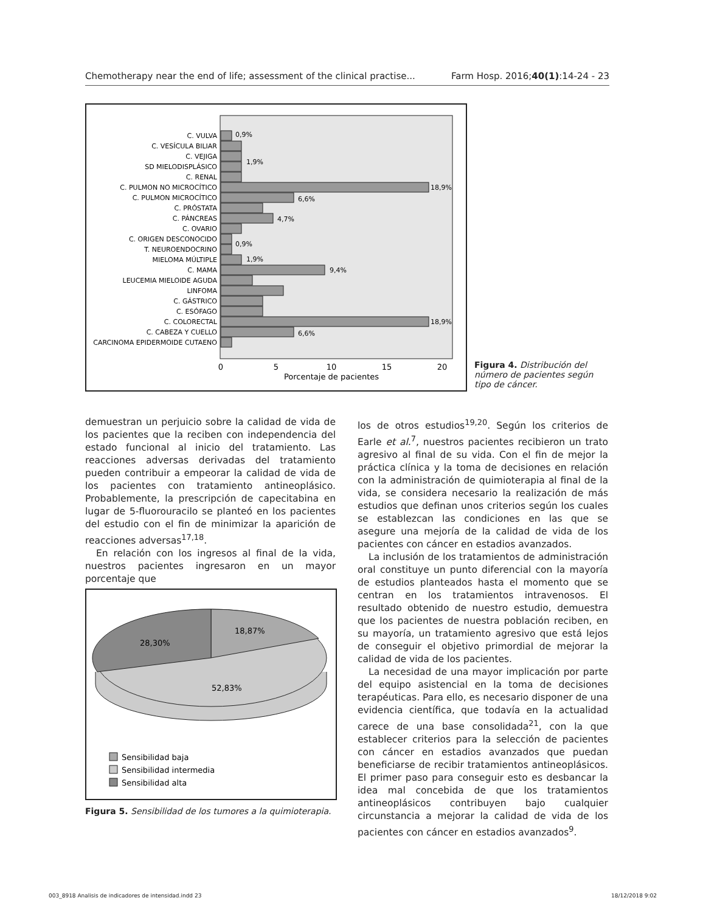Chemotherapy near the end of life; assessment of the clinical practise... Farm Hosp. 2016;40(1):14-24 - 23
C. VULVA
C. VESÍCULA BILIAR
C. VEJIGA
SD MIELODISPLÁSICO
C. RENAL
C. PULMON NO MICROCÍTICO
C. PULMON MICROCÍTICO
C. PRÓSTATA
C. PÁNCREAS
C. OVARIO
C. ORIGEN DESCONOCIDO
T. NEUROENDOCRINO
MIELOMA MÚLTIPLE
C. MAMA
LEUCEMIA MIELOIDE AGUDA
LINFOMA
C. GÁSTRICO
C. ESÓFAGO
C. COLORECTAL
C. CABEZA Y CUELLO
CARCINOMA EPIDERMOIDE CUTAENO
0,9%
1,9%
18,9%
6,6%
4,7%
0,9%
1,9%
9,4%
18,9%
6,6%
0
5
10
15
20
Porcentaje de pacientes
Figura 4. Distribución del número de pacientes según tipo de cáncer.
demuestran un perjuicio sobre la calidad de vida de los pacientes que la reciben con independencia del estado funcional al inicio del tratamiento. Las reacciones adversas derivadas del tratamiento pueden contribuir a empeorar la calidad de vida de los pacientes con tratamiento antineoplásico. Probablemente, la prescripción de capecitabina en lugar de 5-fluorouracilo se planteó en los pacientes del estudio con el fin de minimizar la aparición de reacciones adversas<sup>17,18</sup>.
En relación con los ingresos al final de la vida, nuestros pacientes ingresaron en un mayor porcentaje que
18,87%
28,30%
52,83%
Sensibilidad baja
Sensibilidad intermedia
Sensibilidad alta
Figura 5. Sensibilidad de los tumores a la quimioterapia.
los de otros estudios<sup>19,20</sup>. Según los criterios de Earle et al.<sup>7</sup>, nuestros pacientes recibieron un trato agresivo al final de su vida. Con el fin de mejor la práctica clínica y la toma de decisiones en relación con la administración de quimioterapia al final de la vida, se considera necesario la realización de más estudios que definan unos criterios según los cuales se establezcan las condiciones en las que se asegure una mejoría de la calidad de vida de los pacientes con cáncer en estadios avanzados.
La inclusión de los tratamientos de administración oral constituye un punto diferencial con la mayoría de estudios planteados hasta el momento que se centran en los tratamientos intravenosos. El resultado obtenido de nuestro estudio, demuestra que los pacientes de nuestra población reciben, en su mayoría, un tratamiento agresivo que está lejos de conseguir el objetivo primordial de mejorar la calidad de vida de los pacientes.
La necesidad de una mayor implicación por parte del equipo asistencial en la toma de decisiones terapéuticas. Para ello, es necesario disponer de una evidencia científica, que todavía en la actualidad carece de una base consolidada<sup>21</sup>, con la que establecer criterios para la selección de pacientes con cáncer en estadios avanzados que puedan beneficiarse de recibir tratamientos antineoplásicos. El primer paso para conseguir esto es desbancar la idea mal concebida de que los tratamientos antineoplásicos contribuyen bajo cualquier circunstancia a mejorar la calidad de vida de los pacientes con cáncer en estadios avanzados<sup>9</sup>.
003_8918 Analisis de indicadores de intensidad.indd 23 18/12/2018 9:02